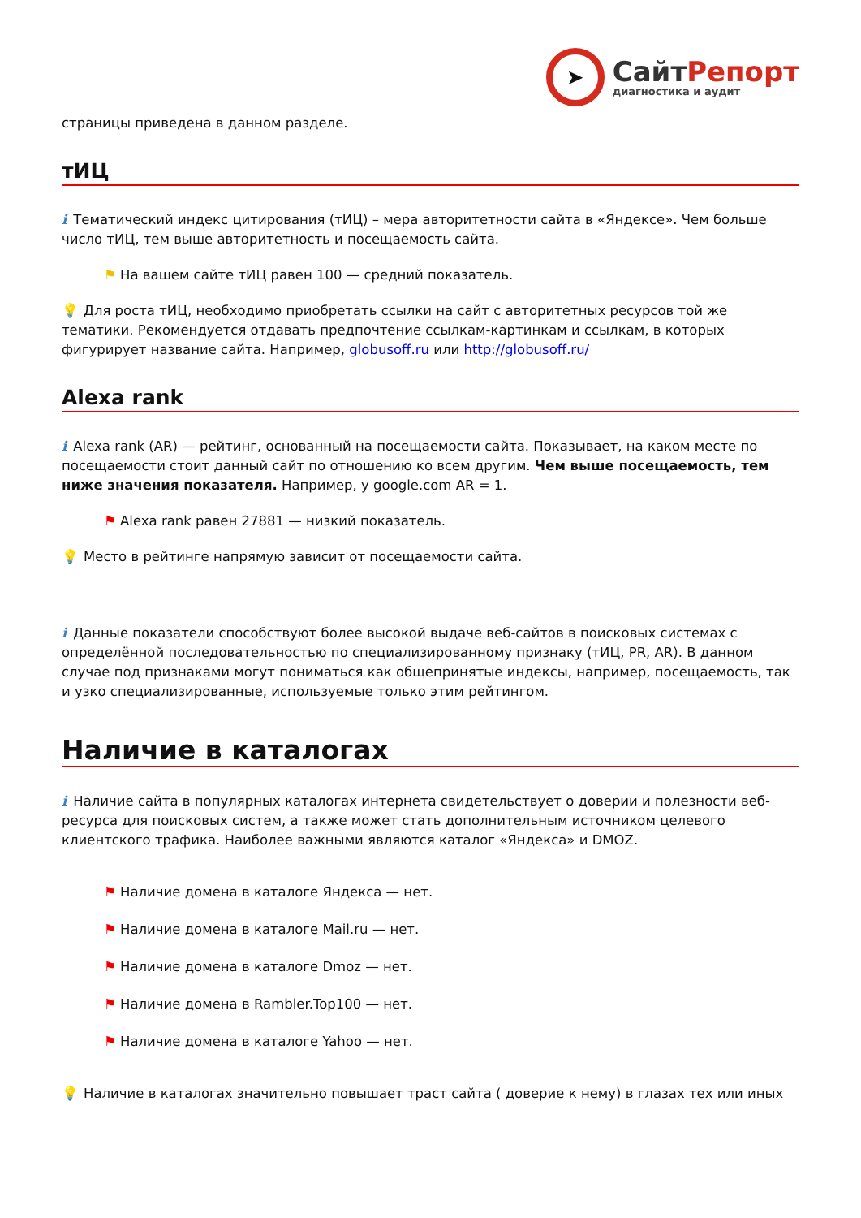➤
СайтРепорт
диагностика и аудит
страницы приведена в данном разделе.
тИЦ
i Тематический индекс цитирования (тИЦ) – мера авторитетности сайта в «Яндексе». Чем больше число тИЦ, тем выше авторитетность и посещаемость сайта.
⚑ На вашем сайте тИЦ равен 100 — средний показатель.
💡 Для роста тИЦ, необходимо приобретать ссылки на сайт с авторитетных ресурсов той же тематики. Рекомендуется отдавать предпочтение ссылкам-картинкам и ссылкам, в которых фигурирует название сайта. Например, globusoff.ru или http://globusoff.ru/
Alexa rank
i Alexa rank (AR) — рейтинг, основанный на посещаемости сайта. Показывает, на каком месте по посещаемости стоит данный сайт по отношению ко всем другим. Чем выше посещаемость, тем ниже значения показателя. Например, у google.com AR = 1.
⚑ Alexa rank равен 27881 — низкий показатель.
💡 Место в рейтинге напрямую зависит от посещаемости сайта.
i Данные показатели способствуют более высокой выдаче веб-сайтов в поисковых системах с определённой последовательностью по специализированному признаку (тИЦ, PR, AR). В данном случае под признаками могут пониматься как общепринятые индексы, например, посещаемость, так и узко специализированные, используемые только этим рейтингом.
Наличие в каталогах
i Наличие сайта в популярных каталогах интернета свидетельствует о доверии и полезности веб-ресурса для поисковых систем, а также может стать дополнительным источником целевого клиентского трафика. Наиболее важными являются каталог «Яндекса» и DMOZ.
⚑ Наличие домена в каталоге Яндекса — нет.
⚑ Наличие домена в каталоге Mail.ru — нет.
⚑ Наличие домена в каталоге Dmoz — нет.
⚑ Наличие домена в Rambler.Top100 — нет.
⚑ Наличие домена в каталоге Yahoo — нет.
💡 Наличие в каталогах значительно повышает траст сайта ( доверие к нему) в глазах тех или иных